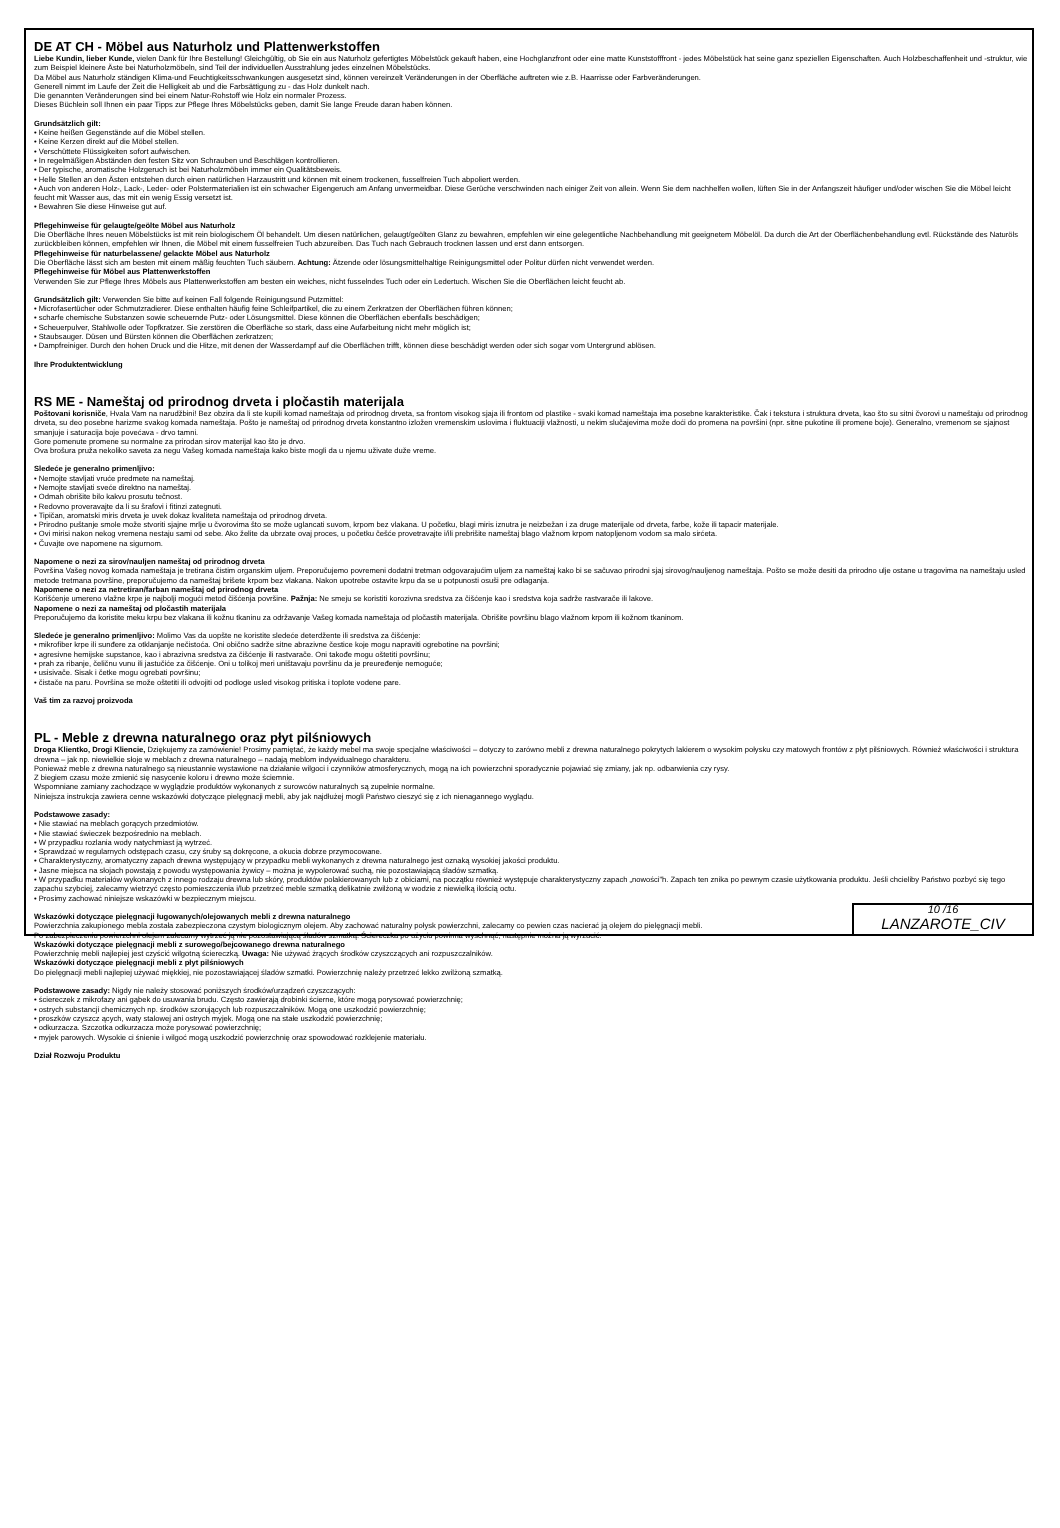DE AT CH - Möbel aus Naturholz und Plattenwerkstoffen
Liebe Kundin, lieber Kunde, vielen Dank für Ihre Bestellung! Gleichgültig, ob Sie ein aus Naturholz gefertigtes Möbelstück gekauft haben, eine Hochglanzfront oder eine matte Kunststofffront - jedes Möbelstück hat seine ganz speziellen Eigenschaften. Auch Holzbeschaffenheit und -struktur, wie zum Beispiel kleinere Äste bei Naturholzmöbeln, sind Teil der individuellen Ausstrahlung jedes einzelnen Möbelstücks.
Da Möbel aus Naturholz ständigen Klima-und Feuchtigkeitsschwankungen ausgesetzt sind, können vereinzelt Veränderungen in der Oberfläche auftreten wie z.B. Haarrisse oder Farbveränderungen.
Generell nimmt im Laufe der Zeit die Helligkeit ab und die Farbsättigung zu - das Holz dunkelt nach.
Die genannten Veränderungen sind bei einem Natur-Rohstoff wie Holz ein normaler Prozess.
Dieses Büchlein soll Ihnen ein paar Tipps zur Pflege Ihres Möbelstücks geben, damit Sie lange Freude daran haben können.
Grundsätzlich gilt:
• Keine heißen Gegenstände auf die Möbel stellen.
• Keine Kerzen direkt auf die Möbel stellen.
• Verschüttete Flüssigkeiten sofort aufwischen.
• In regelmäßigen Abständen den festen Sitz von Schrauben und Beschlägen kontrollieren.
• Der typische, aromatische Holzgeruch ist bei Naturholzmöbeln immer ein Qualitätsbeweis.
• Helle Stellen an den Ästen entstehen durch einen natürlichen Harzaustritt und können mit einem trockenen, fusselfreien Tuch abpoliert werden.
• Auch von anderen Holz-, Lack-, Leder- oder Polstermaterialien ist ein schwacher Eigengeruch am Anfang unvermeidbar. Diese Gerüche verschwinden nach einiger Zeit von allein. Wenn Sie dem nachhelfen wollen, lüften Sie in der Anfangszeit häufiger und/oder wischen Sie die Möbel leicht feucht mit Wasser aus, das mit ein wenig Essig versetzt ist.
• Bewahren Sie diese Hinweise gut auf.
Pflegehinweise für gelaugte/geölte Möbel aus Naturholz
Die Oberfläche Ihres neuen Möbelstücks ist mit rein biologischem Öl behandelt. Um diesen natürlichen, gelaugt/geölten Glanz zu bewahren, empfehlen wir eine gelegentliche Nachbehandlung mit geeignetem Möbelöl. Da durch die Art der Oberflächenbehandlung evtl. Rückstände des Naturöls zurückbleiben können, empfehlen wir Ihnen, die Möbel mit einem fusselfreien Tuch abzureiben. Das Tuch nach Gebrauch trocknen lassen und erst dann entsorgen.
Pflegehinweise für naturbelassene/ gelackte Möbel aus Naturholz
Die Oberfläche lässt sich am besten mit einem mäßig feuchten Tuch säubern. Achtung: Ätzende oder lösungsmittelhaltige Reinigungsmittel oder Politur dürfen nicht verwendet werden.
Pflegehinweise für Möbel aus Plattenwerkstoffen
Verwenden Sie zur Pflege Ihres Möbels aus Plattenwerkstoffen am besten ein weiches, nicht fusselndes Tuch oder ein Ledertuch. Wischen Sie die Oberflächen leicht feucht ab.
Grundsätzlich gilt: Verwenden Sie bitte auf keinen Fall folgende Reinigungsund Putzmittel:
• Microfasertücher oder Schmutzradierer. Diese enthalten häufig feine Schleifpartikel, die zu einem Zerkratzen der Oberflächen führen können;
• scharfe chemische Substanzen sowie scheuernde Putz- oder Lösungsmittel. Diese können die Oberflächen ebenfalls beschädigen;
• Scheuerpulver, Stahlwolle oder Topfkratzer. Sie zerstören die Oberfläche so stark, dass eine Aufarbeitung nicht mehr möglich ist;
• Staubsauger. Düsen und Bürsten können die Oberflächen zerkratzen;
• Dampfreiniger. Durch den hohen Druck und die Hitze, mit denen der Wasserdampf auf die Oberflächen trifft, können diese beschädigt werden oder sich sogar vom Untergrund ablösen.
Ihre Produktentwicklung
RS ME - Nameštaj od prirodnog drveta i pločastih materijala
Poštovani korisniče, Hvala Vam na narudžbini! Bez obzira da li ste kupili komad nameštaja od prirodnog drveta, sa frontom visokog sjaja ili frontom od plastike - svaki komad nameštaja ima posebne karakteristike. Čak i tekstura i struktura drveta, kao što su sitni čvorovi u nameštaju od prirodnog drveta, su deo posebne harizme svakog komada nameštaja. Pošto je nameštaj od prirodnog drveta konstantno izložen vremenskim uslovima i fluktuaciji vlažnosti, u nekim slučajevima može doći do promena na površini (npr. sitne pukotine ili promene boje). Generalno, vremenom se sjajnost smanjuje i saturacija boje povećava - drvo tamni.
Gore pomenute promene su normalne za prirodan sirov materijal kao što je drvo.
Ova brošura pruža nekoliko saveta za negu Vašeg komada nameštaja kako biste mogli da u njemu uživate duže vreme.
Sledeće je generalno primenljivo:
• Nemojte stavljati vruće predmete na nameštaj.
• Nemojte stavljati sveće direktno na nameštaj.
• Odmah obrišite bilo kakvu prosutu tečnost.
• Redovno proveravajte da li su šrafovi i fitinzi zategnuti.
• Tipičan, aromatski miris drveta je uvek dokaz kvaliteta nameštaja od prirodnog drveta.
• Prirodno puštanje smole može stvoriti sjajne mrlje u čvorovima što se može uglancati suvom, krpom bez vlakana. U početku, blagi miris iznutra je neizbežan i za druge materijale od drveta, farbe, kože ili tapacir materijale.
• Ovi mirisi nakon nekog vremena nestaju sami od sebe. Ako želite da ubrzate ovaj proces, u početku češće provetravajte i/ili prebrišite nameštaj blago vlažnom krpom natopljenom vodom sa malo sirćeta.
• Čuvajte ove napomene na sigurnom.
Napomene o nezi za sirov/nauljen nameštaj od prirodnog drveta
Površina Vašeg novog komada nameštaja je tretirana čistim organskim uljem. Preporučujemo povremeni dodatni tretman odgovarajućim uljem za nameštaj kako bi se sačuvao prirodni sjaj sirovog/nauljenog nameštaja. Pošto se može desiti da prirodno ulje ostane u tragovima na nameštaju usled metode tretmana površine, preporučujemo da nameštaj brišete krpom bez vlakana. Nakon upotrebe ostavite krpu da se u potpunosti osuši pre odlaganja.
Napomene o nezi za netretiran/farban nameštaj od prirodnog drveta
Korišćenje umereno vlažne krpe je najbolji mogući metod čišćenja površine. Pažnja: Ne smeju se koristiti korozivna sredstva za čišćenje kao i sredstva koja sadrže rastvarače ili lakove.
Napomene o nezi za nameštaj od pločastih materijala
Preporučujemo da koristite meku krpu bez vlakana ili kožnu tkaninu za održavanje Vašeg komada nameštaja od pločastih materijala. Obrišite površinu blago vlažnom krpom ili kožnom tkaninom.
Sledeće je generalno primenljivo: Molimo Vas da uopšte ne koristite sledeće deterdžente ili sredstva za čišćenje:
• mikrofiber krpe ili sunđere za otklanjanje nečistoća. Oni obično sadrže sitne abrazivne čestice koje mogu napraviti ogrebotine na površini;
• agresivne hemijske supstance, kao i abrazivna sredstva za čišćenje ili rastvarače. Oni takođe mogu oštetiti površinu;
• prah za ribanje, čeličnu vunu ili jastučiće za čišćenje. Oni u tolikoj meri uništavaju površinu da je preuređenje nemoguće;
• usisivače. Sisak i četke mogu ogrebati površinu;
• čistače na paru. Površina se može oštetiti ili odvojiti od podloge usled visokog pritiska i toplote vodene pare.
Vaš tim za razvoj proizvoda
PL - Meble z drewna naturalnego oraz płyt pilśniowych
Droga Klientko, Drogi Kliencie, Dziękujemy za zamówienie! Prosimy pamiętać, że każdy mebel ma swoje specjalne właściwości – dotyczy to zarówno mebli z drewna naturalnego pokrytych lakierem o wysokim połysku czy matowych frontów z płyt pilśniowych. Również właściwości i struktura drewna – jak np. niewielkie słoje w meblach z drewna naturalnego – nadają meblom indywidualnego charakteru.
Ponieważ meble z drewna naturalnego są nieustannie wystawione na działanie wilgoci i czynników atmosferycznych, mogą na ich powierzchni sporadycznie pojawiać się zmiany, jak np. odbarwienia czy rysy.
Z biegiem czasu może zmienić się nasycenie koloru i drewno może ściemnie.
Wspomniane zamiany zachodzące w wyglądzie produktów wykonanych z surowców naturalnych są zupełnie normalne.
Niniejsza instrukcja zawiera cenne wskazówki dotyczące pielęgnacji mebli, aby jak najdłużej mogli Państwo cieszyć się z ich nienagannego wyglądu.
Podstawowe zasady:
• Nie stawiać na meblach gorących przedmiotów.
• Nie stawiać świeczek bezpośrednio na meblach.
• W przypadku rozlania wody natychmiast ją wytrzeć.
• Sprawdzać w regularnych odstępach czasu, czy śruby są dokręcone, a okucia dobrze przymocowane.
• Charakterystyczny, aromatyczny zapach drewna występujący w przypadku mebli wykonanych z drewna naturalnego jest oznaką wysokiej jakości produktu.
• Jasne miejsca na słojach powstają z powodu występowania żywicy – można je wypolerować suchą, nie pozostawiającą śladów szmatką.
• W przypadku materiałów wykonanych z innego rodzaju drewna lub skóry, produktów polakierowanych lub z obiciami, na początku również występuje charakterystyczny zapach „nowości”h. Zapach ten znika po pewnym czasie użytkowania produktu. Jeśli chcieliby Państwo pozbyć się tego zapachu szybciej, zalecamy wietrzyć często pomieszczenia i/lub przetrzeć meble szmatką delikatnie zwilżoną w wodzie z niewielką ilością octu.
• Prosimy zachować niniejsze wskazówki w bezpiecznym miejscu.
Wskazówki dotyczące pielęgnacji ługowanych/olejowanych mebli z drewna naturalnego
Powierzchnia zakupionego mebla została zabezpieczona czystym biologicznym olejem. Aby zachować naturalny połysk powierzchni, zalecamy co pewien czas nacierać ją olejem do pielęgnacji mebli.
Po zabezpieczeniu powierzchni olejem zalecamy wytrzeć ją nie pozostawiającą śladów szmatką. Ściereczka po użyciu powinna wyschnąć, następnie można ją wyrzucić.
Wskazówki dotyczące pielęgnacji mebli z surowego/bejcowanego drewna naturalnego
Powierzchnię mebli najlepiej jest czyścić wilgotną ściereczką. Uwaga: Nie używać żrących środków czyszczących ani rozpuszczalników.
Wskazówki dotyczące pielęgnacji mebli z płyt pilśniowych
Do pielęgnacji mebli najlepiej używać miękkiej, nie pozostawiającej śladów szmatki. Powierzchnię należy przetrzeć lekko zwilżoną szmatką.
Podstawowe zasady: Nigdy nie należy stosować poniższych środków/urządzeń czyszczących:
• ściereczek z mikrofazy ani gąbek do usuwania brudu. Często zawierają drobinki ścierne, które mogą porysować powierzchnię;
• ostrych substancji chemicznych np. środków szorujących lub rozpuszczalników. Mogą one uszkodzić powierzchnię;
• proszków czyszcz ących, waty stalowej ani ostrych myjek. Mogą one na stałe uszkodzić powierzchnię;
• odkurzacza. Szczotka odkurzacza może porysować powierzchnię;
• myjek parowych. Wysokie ci śnienie i wilgoć mogą uszkodzić powierzchnię oraz spowodować rozklejenie materiału.
Dział Rozwoju Produktu
10 /16
LANZAROTE_CIV